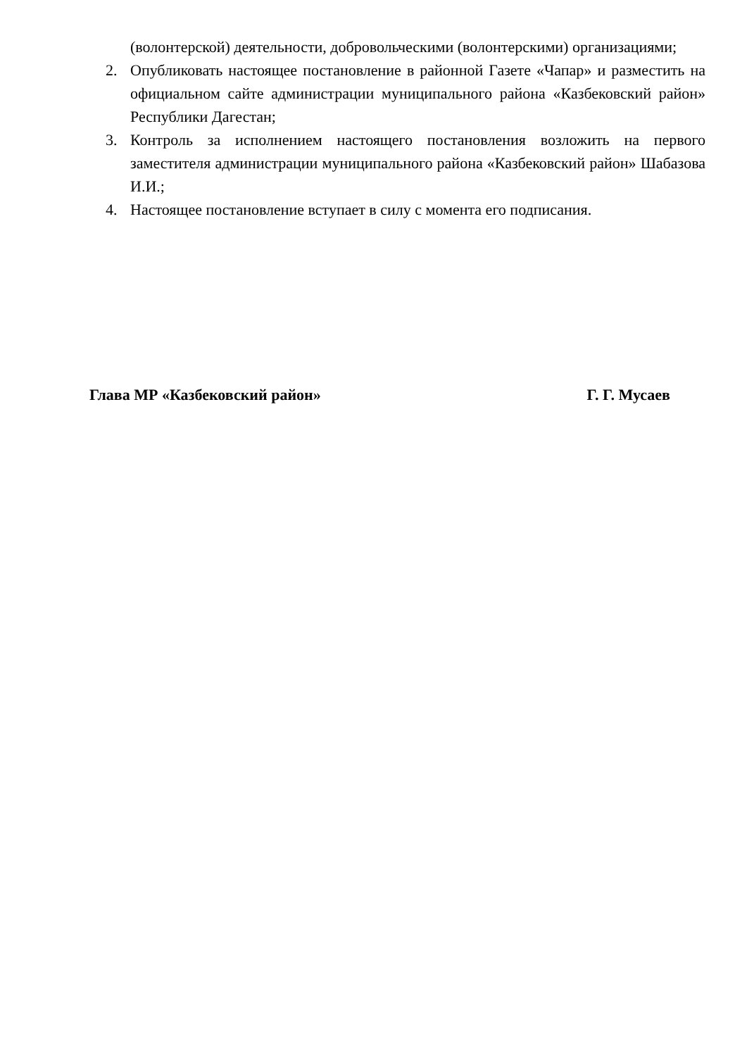(волонтерской) деятельности, добровольческими (волонтерскими) организациями;
2. Опубликовать настоящее постановление в районной Газете «Чапар» и разместить на официальном сайте администрации муниципального района «Казбековский район» Республики Дагестан;
3. Контроль за исполнением настоящего постановления возложить на первого заместителя администрации муниципального района «Казбековский район» Шабазова И.И.;
4. Настоящее постановление вступает в силу с момента его подписания.
Глава МР «Казбековский район» Г. Г. Мусаев